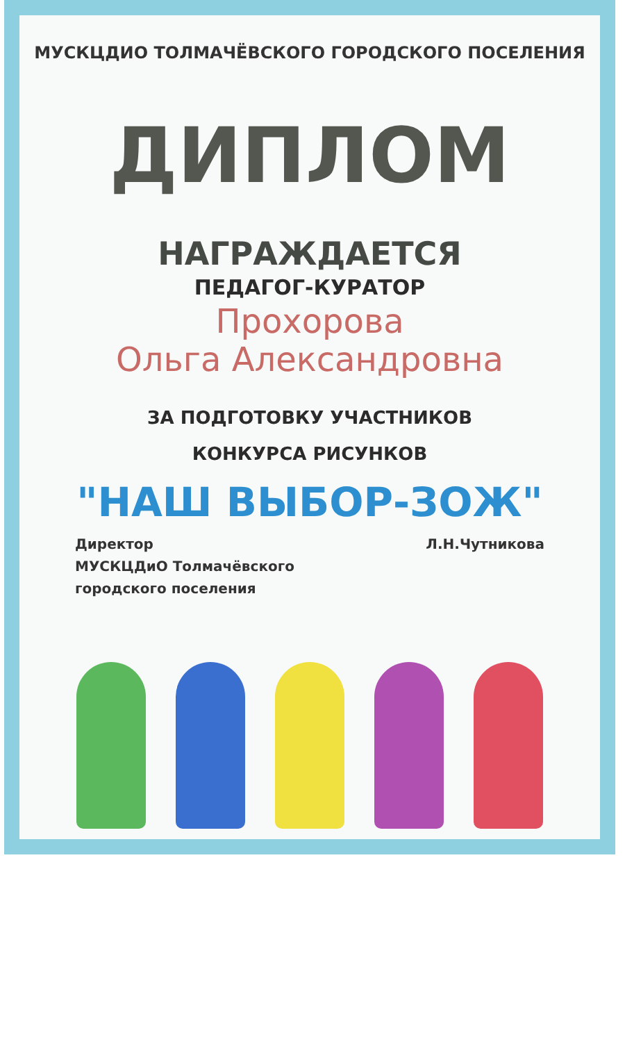МУСКЦДИО ТОЛМАЧЁВСКОГО ГОРОДСКОГО ПОСЕЛЕНИЯ
ДИПЛОМ
НАГРАЖДАЕТСЯ
ПЕДАГОГ-КУРАТОР
Прохорова
Ольга Александровна
ЗА ПОДГОТОВКУ УЧАСТНИКОВ
КОНКУРСА РИСУНКОВ
"НАШ ВЫБОР-ЗОЖ"
Директор
МУСКЦДиО Толмачёвского
городского поселения
Л.Н.Чутникова